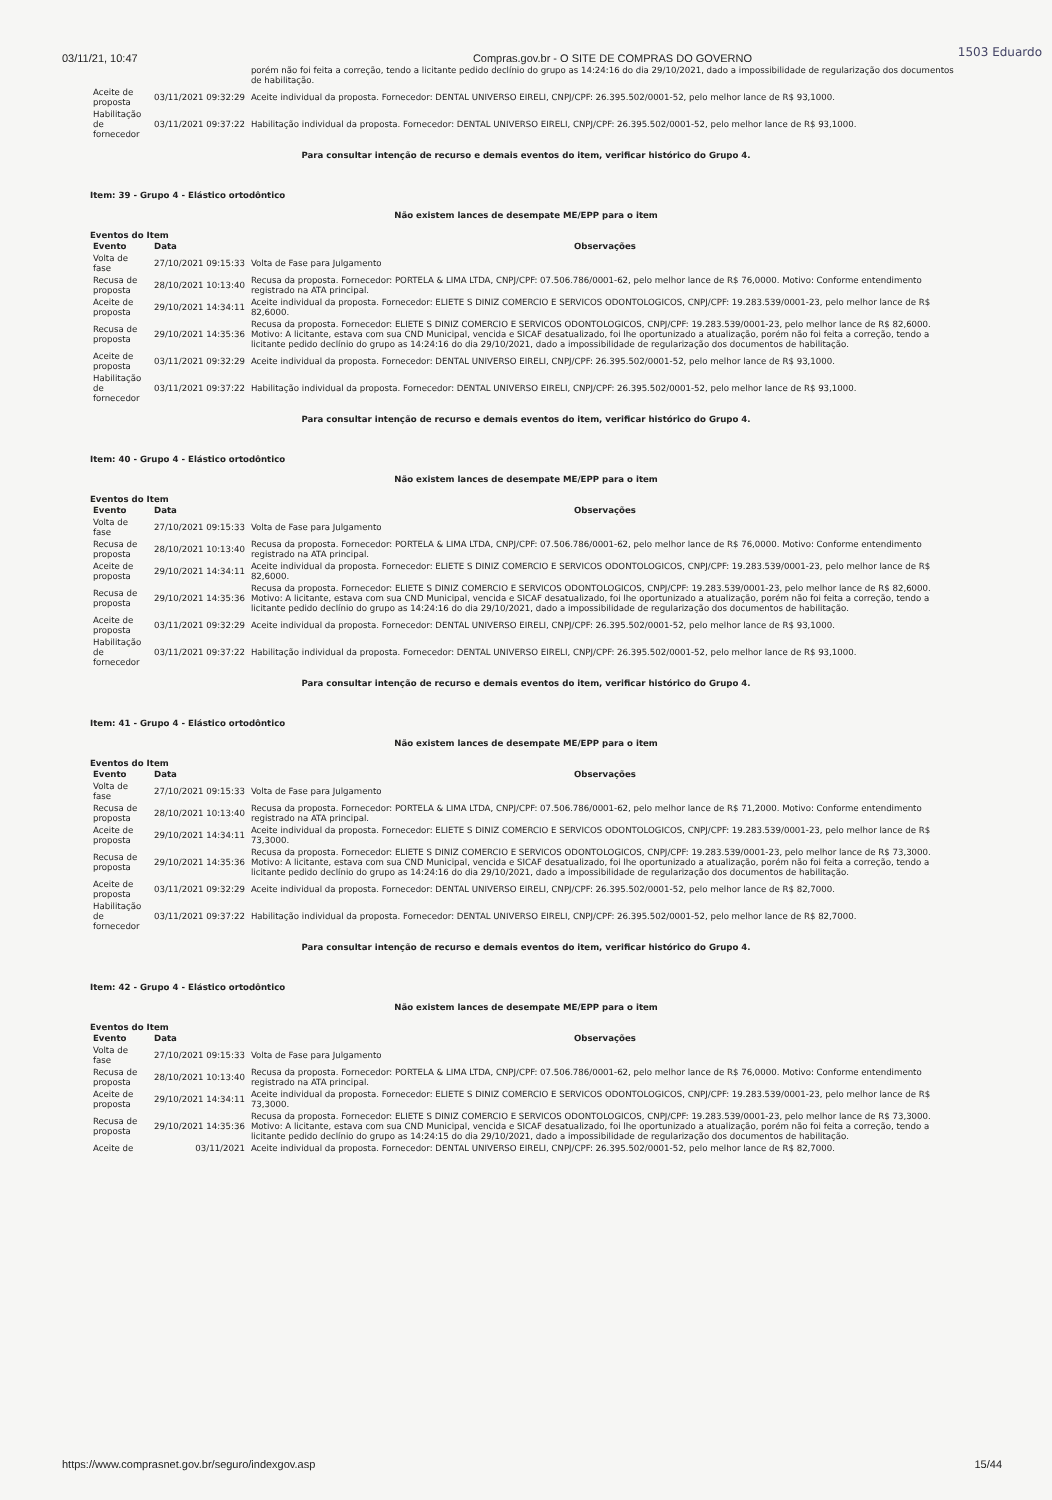1503 Eduardo
03/11/21, 10:47 Compras.gov.br - O SITE DE COMPRAS DO GOVERNO
| | | porém não foi feita a correção, tendo a licitante pedido declínio do grupo as 14:24:16 do dia 29/10/2021, dado a impossibilidade de regularização dos documentos de habilitação. |
| Aceite de proposta | 03/11/2021 09:32:29 | Aceite individual da proposta. Fornecedor: DENTAL UNIVERSO EIRELI, CNPJ/CPF: 26.395.502/0001-52, pelo melhor lance de R$ 93,1000. |
| Habilitação de fornecedor | 03/11/2021 09:37:22 | Habilitação individual da proposta. Fornecedor: DENTAL UNIVERSO EIRELI, CNPJ/CPF: 26.395.502/0001-52, pelo melhor lance de R$ 93,1000. |
Para consultar intenção de recurso e demais eventos do item, verificar histórico do Grupo 4.
Item: 39 - Grupo 4 - Elástico ortodôntico
Não existem lances de desempate ME/EPP para o item
Eventos do Item
| Evento | Data | Observações |
| --- | --- | --- |
| Volta de fase | 27/10/2021 09:15:33 | Volta de Fase para Julgamento |
| Recusa de proposta | 28/10/2021 10:13:40 | Recusa da proposta. Fornecedor: PORTELA & LIMA LTDA, CNPJ/CPF: 07.506.786/0001-62, pelo melhor lance de R$ 76,0000. Motivo: Conforme entendimento registrado na ATA principal. |
| Aceite de proposta | 29/10/2021 14:34:11 | Aceite individual da proposta. Fornecedor: ELIETE S DINIZ COMERCIO E SERVICOS ODONTOLOGICOS, CNPJ/CPF: 19.283.539/0001-23, pelo melhor lance de R$ 82,6000. |
| Recusa de proposta | 29/10/2021 14:35:36 | Recusa da proposta. Fornecedor: ELIETE S DINIZ COMERCIO E SERVICOS ODONTOLOGICOS, CNPJ/CPF: 19.283.539/0001-23, pelo melhor lance de R$ 82,6000. Motivo: A licitante, estava com sua CND Municipal, vencida e SICAF desatualizado, foi lhe oportunizado a atualização, porém não foi feita a correção, tendo a licitante pedido declínio do grupo as 14:24:16 do dia 29/10/2021, dado a impossibilidade de regularização dos documentos de habilitação. |
| Aceite de proposta | 03/11/2021 09:32:29 | Aceite individual da proposta. Fornecedor: DENTAL UNIVERSO EIRELI, CNPJ/CPF: 26.395.502/0001-52, pelo melhor lance de R$ 93,1000. |
| Habilitação de fornecedor | 03/11/2021 09:37:22 | Habilitação individual da proposta. Fornecedor: DENTAL UNIVERSO EIRELI, CNPJ/CPF: 26.395.502/0001-52, pelo melhor lance de R$ 93,1000. |
Para consultar intenção de recurso e demais eventos do item, verificar histórico do Grupo 4.
Item: 40 - Grupo 4 - Elástico ortodôntico
Não existem lances de desempate ME/EPP para o item
Eventos do Item
| Evento | Data | Observações |
| --- | --- | --- |
| Volta de fase | 27/10/2021 09:15:33 | Volta de Fase para Julgamento |
| Recusa de proposta | 28/10/2021 10:13:40 | Recusa da proposta. Fornecedor: PORTELA & LIMA LTDA, CNPJ/CPF: 07.506.786/0001-62, pelo melhor lance de R$ 76,0000. Motivo: Conforme entendimento registrado na ATA principal. |
| Aceite de proposta | 29/10/2021 14:34:11 | Aceite individual da proposta. Fornecedor: ELIETE S DINIZ COMERCIO E SERVICOS ODONTOLOGICOS, CNPJ/CPF: 19.283.539/0001-23, pelo melhor lance de R$ 82,6000. |
| Recusa de proposta | 29/10/2021 14:35:36 | Recusa da proposta. Fornecedor: ELIETE S DINIZ COMERCIO E SERVICOS ODONTOLOGICOS, CNPJ/CPF: 19.283.539/0001-23, pelo melhor lance de R$ 82,6000. Motivo: A licitante, estava com sua CND Municipal, vencida e SICAF desatualizado, foi lhe oportunizado a atualização, porém não foi feita a correção, tendo a licitante pedido declínio do grupo as 14:24:16 do dia 29/10/2021, dado a impossibilidade de regularização dos documentos de habilitação. |
| Aceite de proposta | 03/11/2021 09:32:29 | Aceite individual da proposta. Fornecedor: DENTAL UNIVERSO EIRELI, CNPJ/CPF: 26.395.502/0001-52, pelo melhor lance de R$ 93,1000. |
| Habilitação de fornecedor | 03/11/2021 09:37:22 | Habilitação individual da proposta. Fornecedor: DENTAL UNIVERSO EIRELI, CNPJ/CPF: 26.395.502/0001-52, pelo melhor lance de R$ 93,1000. |
Para consultar intenção de recurso e demais eventos do item, verificar histórico do Grupo 4.
Item: 41 - Grupo 4 - Elástico ortodôntico
Não existem lances de desempate ME/EPP para o item
Eventos do Item
| Evento | Data | Observações |
| --- | --- | --- |
| Volta de fase | 27/10/2021 09:15:33 | Volta de Fase para Julgamento |
| Recusa de proposta | 28/10/2021 10:13:40 | Recusa da proposta. Fornecedor: PORTELA & LIMA LTDA, CNPJ/CPF: 07.506.786/0001-62, pelo melhor lance de R$ 71,2000. Motivo: Conforme entendimento registrado na ATA principal. |
| Aceite de proposta | 29/10/2021 14:34:11 | Aceite individual da proposta. Fornecedor: ELIETE S DINIZ COMERCIO E SERVICOS ODONTOLOGICOS, CNPJ/CPF: 19.283.539/0001-23, pelo melhor lance de R$ 73,3000. |
| Recusa de proposta | 29/10/2021 14:35:36 | Recusa da proposta. Fornecedor: ELIETE S DINIZ COMERCIO E SERVICOS ODONTOLOGICOS, CNPJ/CPF: 19.283.539/0001-23, pelo melhor lance de R$ 73,3000. Motivo: A licitante, estava com sua CND Municipal, vencida e SICAF desatualizado, foi lhe oportunizado a atualização, porém não foi feita a correção, tendo a licitante pedido declínio do grupo as 14:24:16 do dia 29/10/2021, dado a impossibilidade de regularização dos documentos de habilitação. |
| Aceite de proposta | 03/11/2021 09:32:29 | Aceite individual da proposta. Fornecedor: DENTAL UNIVERSO EIRELI, CNPJ/CPF: 26.395.502/0001-52, pelo melhor lance de R$ 82,7000. |
| Habilitação de fornecedor | 03/11/2021 09:37:22 | Habilitação individual da proposta. Fornecedor: DENTAL UNIVERSO EIRELI, CNPJ/CPF: 26.395.502/0001-52, pelo melhor lance de R$ 82,7000. |
Para consultar intenção de recurso e demais eventos do item, verificar histórico do Grupo 4.
Item: 42 - Grupo 4 - Elástico ortodôntico
Não existem lances de desempate ME/EPP para o item
Eventos do Item
| Evento | Data | Observações |
| --- | --- | --- |
| Volta de fase | 27/10/2021 09:15:33 | Volta de Fase para Julgamento |
| Recusa de proposta | 28/10/2021 10:13:40 | Recusa da proposta. Fornecedor: PORTELA & LIMA LTDA, CNPJ/CPF: 07.506.786/0001-62, pelo melhor lance de R$ 76,0000. Motivo: Conforme entendimento registrado na ATA principal. |
| Aceite de proposta | 29/10/2021 14:34:11 | Aceite individual da proposta. Fornecedor: ELIETE S DINIZ COMERCIO E SERVICOS ODONTOLOGICOS, CNPJ/CPF: 19.283.539/0001-23, pelo melhor lance de R$ 73,3000. |
| Recusa de proposta | 29/10/2021 14:35:36 | Recusa da proposta. Fornecedor: ELIETE S DINIZ COMERCIO E SERVICOS ODONTOLOGICOS, CNPJ/CPF: 19.283.539/0001-23, pelo melhor lance de R$ 73,3000. Motivo: A licitante, estava com sua CND Municipal, vencida e SICAF desatualizado, foi lhe oportunizado a atualização, porém não foi feita a correção, tendo a licitante pedido declínio do grupo as 14:24:15 do dia 29/10/2021, dado a impossibilidade de regularização dos documentos de habilitação. |
| Aceite de | 03/11/2021 | Aceite individual da proposta. Fornecedor: DENTAL UNIVERSO EIRELI, CNPJ/CPF: 26.395.502/0001-52, pelo melhor lance de R$ 82,7000. |
https://www.comprasnet.gov.br/seguro/indexgov.asp 15/44